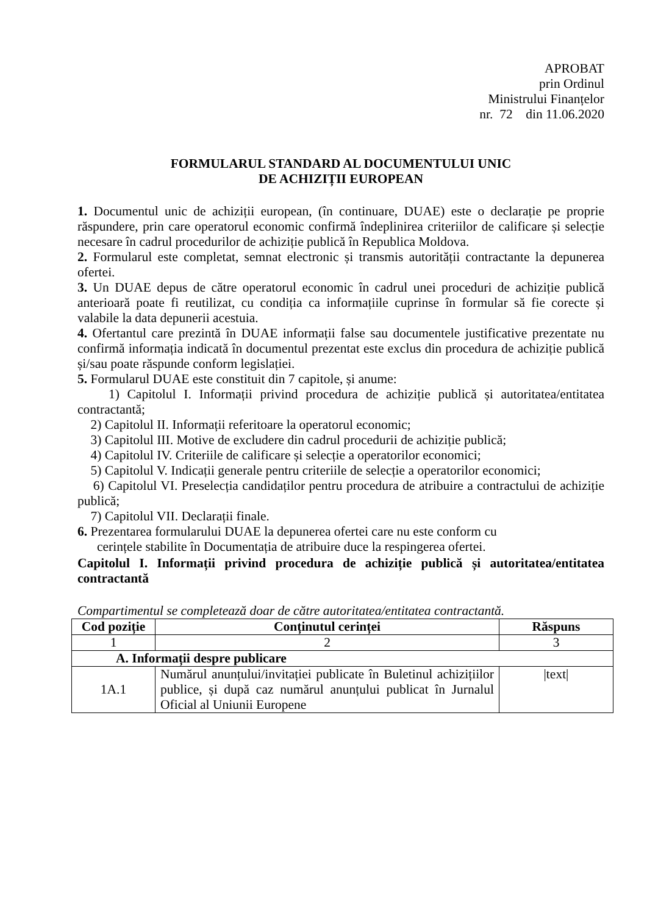APROBAT
prin Ordinul
Ministrului Finanțelor
nr. 72 din 11.06.2020
FORMULARUL STANDARD AL DOCUMENTULUI UNIC
DE ACHIZIȚII EUROPEAN
1. Documentul unic de achiziții european, (în continuare, DUAE) este o declarație pe proprie răspundere, prin care operatorul economic confirmă îndeplinirea criteriilor de calificare și selecție necesare în cadrul procedurilor de achiziție publică în Republica Moldova.
2. Formularul este completat, semnat electronic și transmis autorității contractante la depunerea ofertei.
3. Un DUAE depus de către operatorul economic în cadrul unei proceduri de achiziție publică anterioară poate fi reutilizat, cu condiția ca informațiile cuprinse în formular să fie corecte și valabile la data depunerii acestuia.
4. Ofertantul care prezintă în DUAE informații false sau documentele justificative prezentate nu confirmă informația indicată în documentul prezentat este exclus din procedura de achiziție publică și/sau poate răspunde conform legislației.
5. Formularul DUAE este constituit din 7 capitole, și anume:
1) Capitolul I. Informații privind procedura de achiziție publică și autoritatea/entitatea contractantă;
2) Capitolul II. Informații referitoare la operatorul economic;
3) Capitolul III. Motive de excludere din cadrul procedurii de achiziție publică;
4) Capitolul IV. Criteriile de calificare și selecție a operatorilor economici;
5) Capitolul V. Indicații generale pentru criteriile de selecție a operatorilor economici;
6) Capitolul VI. Preselecția candidaților pentru procedura de atribuire a contractului de achiziție publică;
7) Capitolul VII. Declarații finale.
6. Prezentarea formularului DUAE la depunerea ofertei care nu este conform cu
cerințele stabilite în Documentația de atribuire duce la respingerea ofertei.
Capitolul I. Informații privind procedura de achiziție publică și autoritatea/entitatea contractantă
Compartimentul se completează doar de către autoritatea/entitatea contractantă.
| Cod poziție | Conținutul cerinței | Răspuns |
| --- | --- | --- |
| 1 | 2 | 3 |
| A. Informații despre publicare | | |
| 1A.1 | Numărul anunțului/invitației publicate în Buletinul achizițiilor publice, și după caz numărul anunțului publicat în Jurnalul Oficial al Uniunii Europene | /text/ |